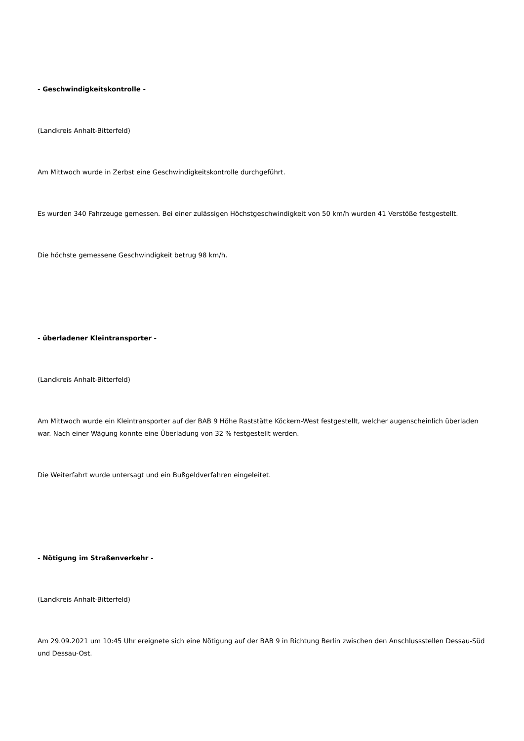- Geschwindigkeitskontrolle -
(Landkreis Anhalt-Bitterfeld)
Am Mittwoch wurde in Zerbst eine Geschwindigkeitskontrolle durchgeführt.
Es wurden 340 Fahrzeuge gemessen. Bei einer zulässigen Höchstgeschwindigkeit von 50 km/h wurden 41 Verstöße festgestellt.
Die höchste gemessene Geschwindigkeit betrug 98 km/h.
- überladener Kleintransporter -
(Landkreis Anhalt-Bitterfeld)
Am Mittwoch wurde ein Kleintransporter auf der BAB 9 Höhe Raststätte Köckern-West festgestellt, welcher augenscheinlich überladen war. Nach einer Wägung konnte eine Überladung von 32 % festgestellt werden.
Die Weiterfahrt wurde untersagt und ein Bußgeldverfahren eingeleitet.
- Nötigung im Straßenverkehr -
(Landkreis Anhalt-Bitterfeld)
Am 29.09.2021 um 10:45 Uhr ereignete sich eine Nötigung auf der BAB 9 in Richtung Berlin zwischen den Anschlussstellen Dessau-Süd und Dessau-Ost.